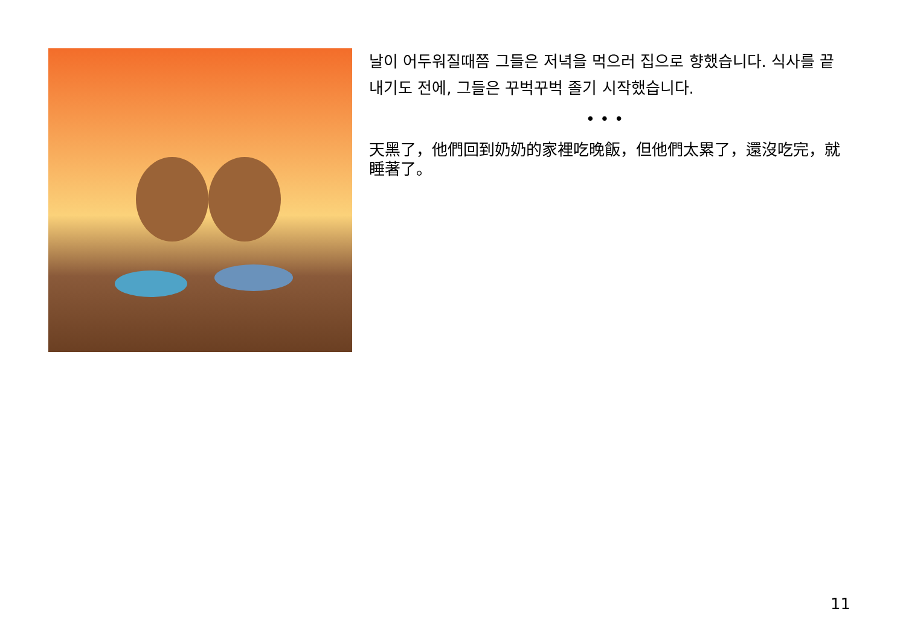날이 어두워질때쯤 그들은 저녁을 먹으러 집으로 향했습니다. 식사를 끝내기도 전에, 그들은 꾸벅꾸벅 졸기 시작했습니다.
• • •
天黑了，他們回到奶奶的家裡吃晚飯，但他們太累了，還沒吃完，就睡著了。
11